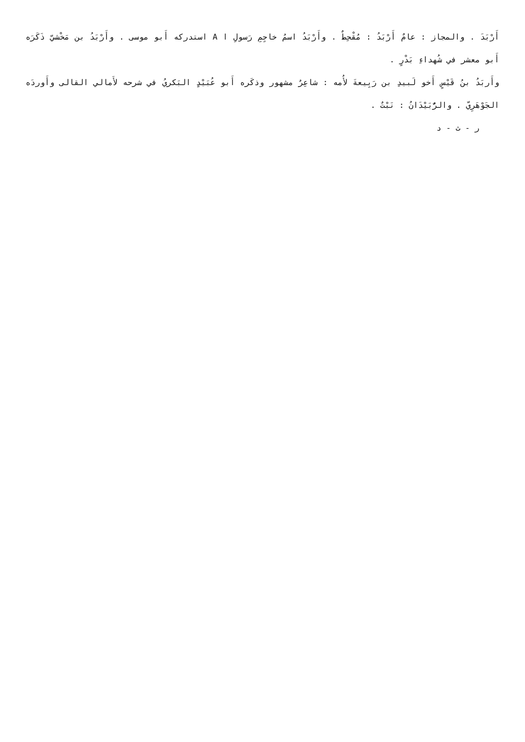أَرْبَدَ . والمجاز : عامٌ أَرْبَدُ : مُقْحِطٌ . وأَرْبَدُ اسمُ خاجِمِ رَسولِ ا A استدركه أَبو موسى . وأَرْبَدُ بن مَخْشيّ ذَكَرَه أَبو معشر في شُهداءِ بَدْرٍ .
وأَربَدُ بنُ قَيْسٍ أَخو لَبيدِ بن رَبِيعةَ لأُمه : شاعِرٌ مشهور وذكَره أَبو عُبَيْدٍ البَكريُ في شرحه لأَمالي القالى وأَوردَه الجَوْهَرِيّ . والرُّبَيْدَانُ : نَبْتٌ .
ر - ث - د